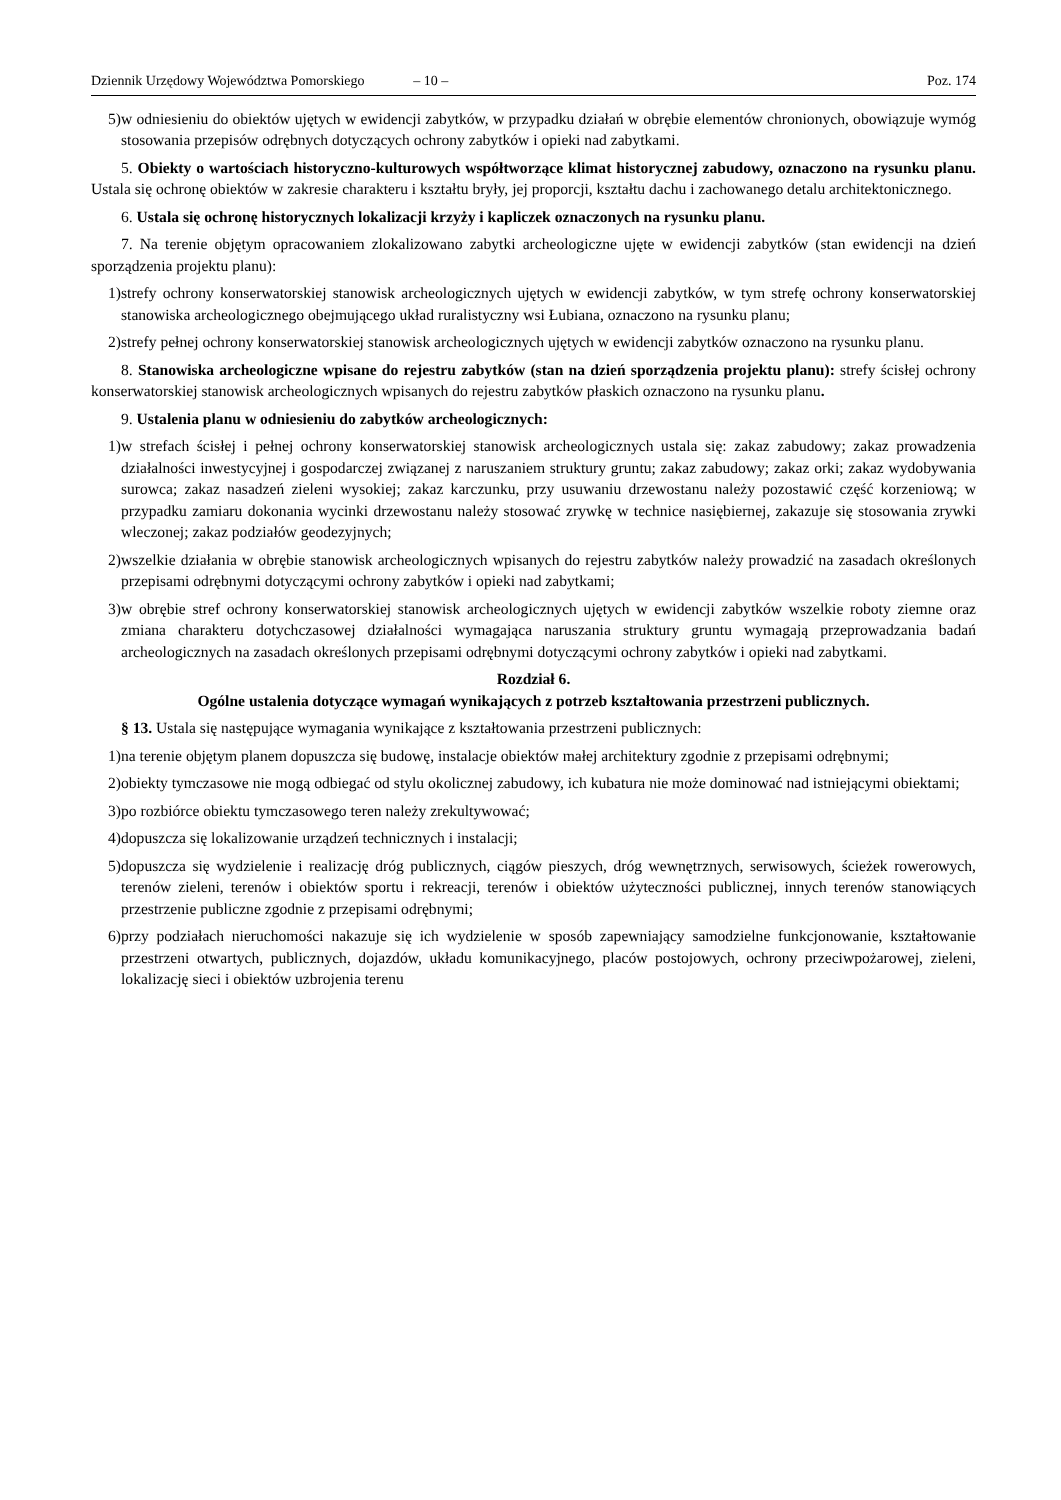Dziennik Urzędowy Województwa Pomorskiego – 10 – Poz. 174
5) w odniesieniu do obiektów ujętych w ewidencji zabytków, w przypadku działań w obrębie elementów chronionych, obowiązuje wymóg stosowania przepisów odrębnych dotyczących ochrony zabytków i opieki nad zabytkami.
5. Obiekty o wartościach historyczno-kulturowych współtworzące klimat historycznej zabudowy, oznaczono na rysunku planu. Ustala się ochronę obiektów w zakresie charakteru i kształtu bryły, jej proporcji, kształtu dachu i zachowanego detalu architektonicznego.
6. Ustala się ochronę historycznych lokalizacji krzyży i kapliczek oznaczonych na rysunku planu.
7. Na terenie objętym opracowaniem zlokalizowano zabytki archeologiczne ujęte w ewidencji zabytków (stan ewidencji na dzień sporządzenia projektu planu):
1) strefy ochrony konserwatorskiej stanowisk archeologicznych ujętych w ewidencji zabytków, w tym strefę ochrony konserwatorskiej stanowiska archeologicznego obejmującego układ ruralistyczny wsi Łubiana, oznaczono na rysunku planu;
2) strefy pełnej ochrony konserwatorskiej stanowisk archeologicznych ujętych w ewidencji zabytków oznaczono na rysunku planu.
8. Stanowiska archeologiczne wpisane do rejestru zabytków (stan na dzień sporządzenia projektu planu): strefy ścisłej ochrony konserwatorskiej stanowisk archeologicznych wpisanych do rejestru zabytków płaskich oznaczono na rysunku planu.
9. Ustalenia planu w odniesieniu do zabytków archeologicznych:
1) w strefach ścisłej i pełnej ochrony konserwatorskiej stanowisk archeologicznych ustala się: zakaz zabudowy; zakaz prowadzenia działalności inwestycyjnej i gospodarczej związanej z naruszaniem struktury gruntu; zakaz zabudowy; zakaz orki; zakaz wydobywania surowca; zakaz nasadzeń zieleni wysokiej; zakaz karczunku, przy usuwaniu drzewostanu należy pozostawić część korzeniową; w przypadku zamiaru dokonania wycinki drzewostanu należy stosować zrywkę w technice nasiębiernej, zakazuje się stosowania zrywki wleczonej; zakaz podziałów geodezyjnych;
2) wszelkie działania w obrębie stanowisk archeologicznych wpisanych do rejestru zabytków należy prowadzić na zasadach określonych przepisami odrębnymi dotyczącymi ochrony zabytków i opieki nad zabytkami;
3) w obrębie stref ochrony konserwatorskiej stanowisk archeologicznych ujętych w ewidencji zabytków wszelkie roboty ziemne oraz zmiana charakteru dotychczasowej działalności wymagająca naruszania struktury gruntu wymagają przeprowadzania badań archeologicznych na zasadach określonych przepisami odrębnymi dotyczącymi ochrony zabytków i opieki nad zabytkami.
Rozdział 6.
Ogólne ustalenia dotyczące wymagań wynikających z potrzeb kształtowania przestrzeni publicznych.
§ 13. Ustala się następujące wymagania wynikające z kształtowania przestrzeni publicznych:
1) na terenie objętym planem dopuszcza się budowę, instalacje obiektów małej architektury zgodnie z przepisami odrębnymi;
2) obiekty tymczasowe nie mogą odbiegać od stylu okolicznej zabudowy, ich kubatura nie może dominować nad istniejącymi obiektami;
3) po rozbiórce obiektu tymczasowego teren należy zrekultywować;
4) dopuszcza się lokalizowanie urządzeń technicznych i instalacji;
5) dopuszcza się wydzielenie i realizację dróg publicznych, ciągów pieszych, dróg wewnętrznych, serwisowych, ścieżek rowerowych, terenów zieleni, terenów i obiektów sportu i rekreacji, terenów i obiektów użyteczności publicznej, innych terenów stanowiących przestrzenie publiczne zgodnie z przepisami odrębnymi;
6) przy podziałach nieruchomości nakazuje się ich wydzielenie w sposób zapewniający samodzielne funkcjonowanie, kształtowanie przestrzeni otwartych, publicznych, dojazdów, układu komunikacyjnego, placów postojowych, ochrony przeciwpożarowej, zieleni, lokalizację sieci i obiektów uzbrojenia terenu